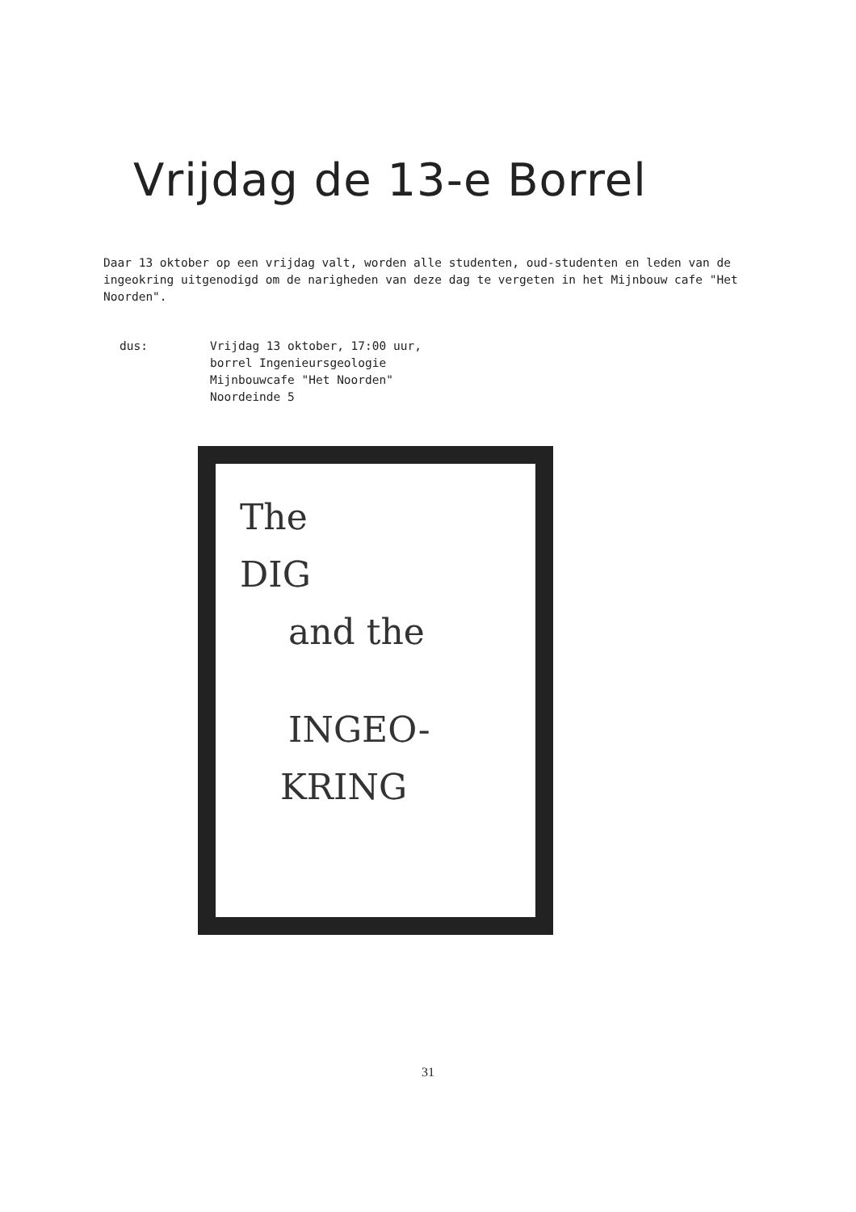Vrijdag de 13-e Borrel
Daar 13 oktober op een vrijdag valt, worden alle studenten, oud-studenten en leden van de ingeokring uitgenodigd om de narigheden van deze dag te vergeten in het Mijnbouw cafe "Het Noorden".
dus: Vrijdag 13 oktober, 17:00 uur,
borrel Ingenieursgeologie
Mijnbouwcafe "Het Noorden"
Noordeinde 5
The
DIG
and the
INGEO-
KRING
31